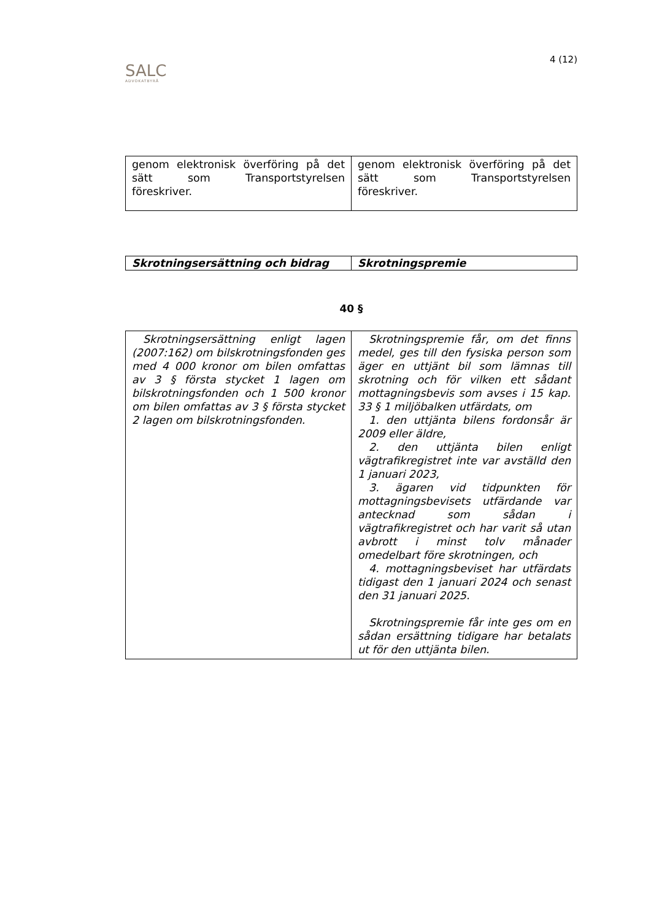SALC
ADVOKATBYRÅ
4 (12)
| genom elektronisk överföring på det sätt som Transportstyrelsen föreskriver. | genom elektronisk överföring på det sätt som Transportstyrelsen föreskriver. |
| Skrotningsersättning och bidrag | Skrotningspremie |
40 §
| Skrotningsersättning enligt lagen (2007:162) om bilskrotningsfonden ges med 4 000 kronor om bilen omfattas av 3 § första stycket 1 lagen om bilskrotningsfonden och 1 500 kronor om bilen omfattas av 3 § första stycket 2 lagen om bilskrotningsfonden. | Skrotningspremie får, om det finns medel, ges till den fysiska person som äger en uttjänt bil som lämnas till skrotning och för vilken ett sådant mottagningsbevis som avses i 15 kap. 33 § 1 miljöbalken utfärdats, om 1. den uttjänta bilens fordonsår är 2009 eller äldre, 2. den uttjänta bilen enligt vägtrafikregistret inte var avställd den 1 januari 2023, 3. ägaren vid tidpunkten för mottagningsbevisets utfärdande var antecknad som sådan i vägtrafikregistret och har varit så utan avbrott i minst tolv månader omedelbart före skrotningen, och 4. mottagningsbeviset har utfärdats tidigast den 1 januari 2024 och senast den 31 januari 2025. Skrotningspremie får inte ges om en sådan ersättning tidigare har betalats ut för den uttjänta bilen. |